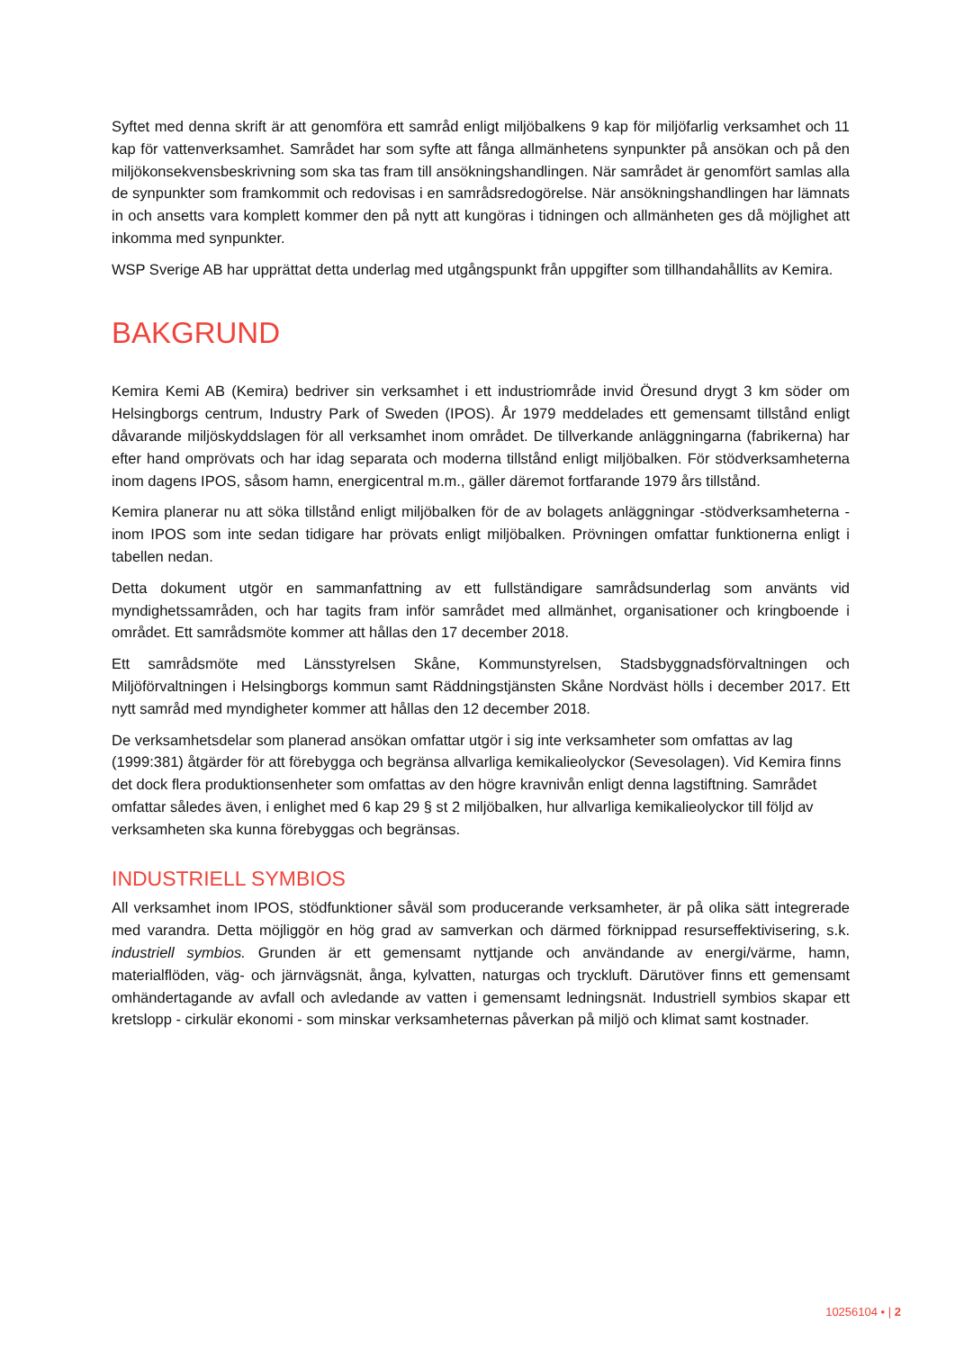Syftet med denna skrift är att genomföra ett samråd enligt miljöbalkens 9 kap för miljöfarlig verksamhet och 11 kap för vattenverksamhet. Samrådet har som syfte att fånga allmänhetens synpunkter på ansökan och på den miljökonsekvensbeskrivning som ska tas fram till ansökningshandlingen. När samrådet är genomfört samlas alla de synpunkter som framkommit och redovisas i en samrådsredogörelse. När ansökningshandlingen har lämnats in och ansetts vara komplett kommer den på nytt att kungöras i tidningen och allmänheten ges då möjlighet att inkomma med synpunkter.
WSP Sverige AB har upprättat detta underlag med utgångspunkt från uppgifter som tillhandahållits av Kemira.
BAKGRUND
Kemira Kemi AB (Kemira) bedriver sin verksamhet i ett industriområde invid Öresund drygt 3 km söder om Helsingborgs centrum, Industry Park of Sweden (IPOS). År 1979 meddelades ett gemensamt tillstånd enligt dåvarande miljöskyddslagen för all verksamhet inom området. De tillverkande anläggningarna (fabrikerna) har efter hand omprövats och har idag separata och moderna tillstånd enligt miljöbalken. För stödverksamheterna inom dagens IPOS, såsom hamn, energicentral m.m., gäller däremot fortfarande 1979 års tillstånd.
Kemira planerar nu att söka tillstånd enligt miljöbalken för de av bolagets anläggningar -stödverksamheterna - inom IPOS som inte sedan tidigare har prövats enligt miljöbalken. Prövningen omfattar funktionerna enligt i tabellen nedan.
Detta dokument utgör en sammanfattning av ett fullständigare samrådsunderlag som använts vid myndighetssamråden, och har tagits fram inför samrådet med allmänhet, organisationer och kringboende i området. Ett samrådsmöte kommer att hållas den 17 december 2018.
Ett samrådsmöte med Länsstyrelsen Skåne, Kommunstyrelsen, Stadsbyggnadsförvaltningen och Miljöförvaltningen i Helsingborgs kommun samt Räddningstjänsten Skåne Nordväst hölls i december 2017. Ett nytt samråd med myndigheter kommer att hållas den 12 december 2018.
De verksamhetsdelar som planerad ansökan omfattar utgör i sig inte verksamheter som omfattas av lag (1999:381) åtgärder för att förebygga och begränsa allvarliga kemikalieolyckor (Sevesolagen). Vid Kemira finns det dock flera produktionsenheter som omfattas av den högre kravnivån enligt denna lagstiftning. Samrådet omfattar således även, i enlighet med 6 kap 29 § st 2 miljöbalken, hur allvarliga kemikalieolyckor till följd av verksamheten ska kunna förebyggas och begränsas.
INDUSTRIELL SYMBIOS
All verksamhet inom IPOS, stödfunktioner såväl som producerande verksamheter, är på olika sätt integrerade med varandra. Detta möjliggör en hög grad av samverkan och därmed förknippad resurseffektivisering, s.k. industriell symbios. Grunden är ett gemensamt nyttjande och användande av energi/värme, hamn, materialflöden, väg- och järnvägsnät, ånga, kylvatten, naturgas och tryckluft. Därutöver finns ett gemensamt omhändertagande av avfall och avledande av vatten i gemensamt ledningsnät. Industriell symbios skapar ett kretslopp - cirkulär ekonomi - som minskar verksamheternas påverkan på miljö och klimat samt kostnader.
10256104 • | 2